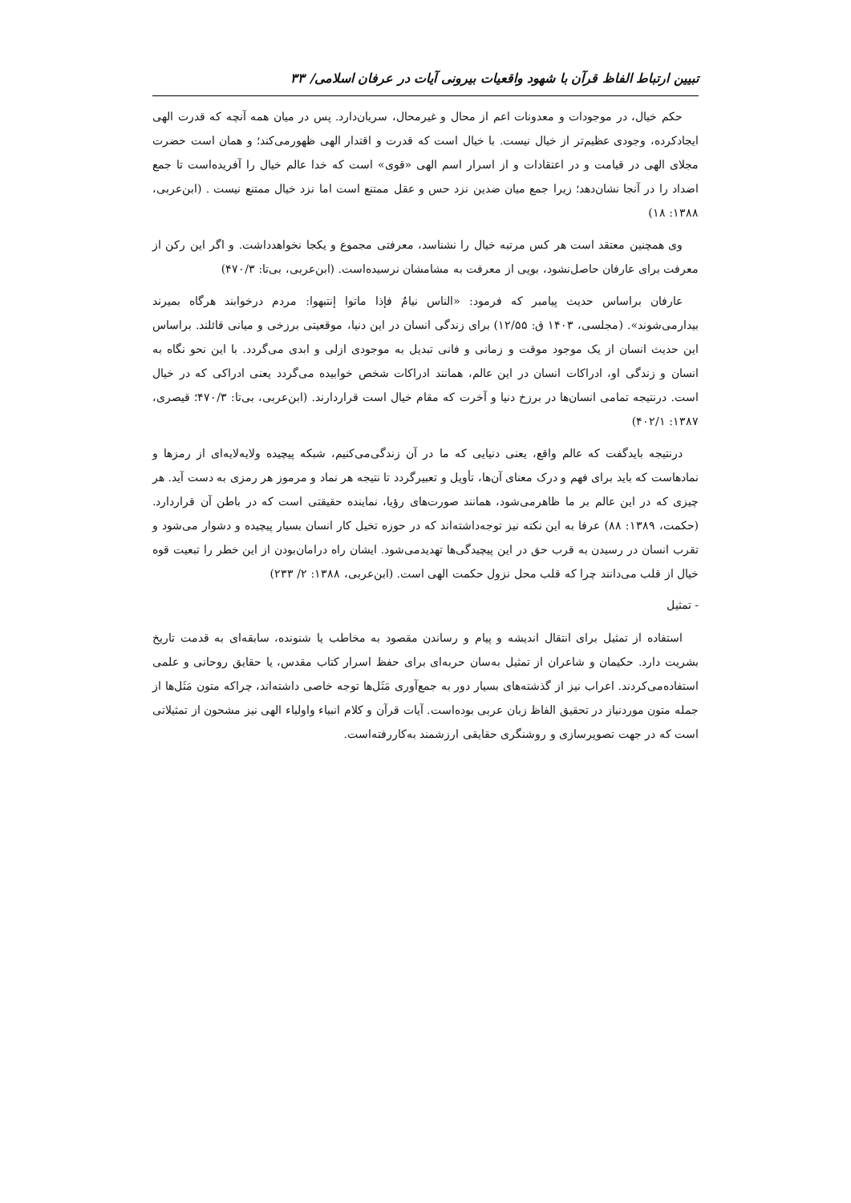تبیین ارتباط الفاظ قرآن با شهود واقعیات بیرونی آیات در عرفان اسلامی/ ۳۳
حکم خیال، در موجودات و معدونات اعم از محال و غیرمحال، سریان‌دارد. پس در میان همه آنچه که قدرت الهی ایجادکرده، وجودی عظیم‌تر از خیال نیست. با خیال است که قدرت و اقتدار الهی ظهورمی‌کند؛ و همان است حضرت مجلای الهی در قیامت و در اعتقادات و از اسرار اسم الهی «قوی» است که خدا عالم خیال را آفریده‌است تا جمع اضداد را در آنجا نشان‌دهد؛ زیرا جمع میان ضدین نزد حس و عقل ممتنع است اما نزد خیال ممتنع نیست . (ابن‌عربی، ۱۳۸۸: ۱۸)
وی همچنین معتقد است هر کس مرتبه خیال را نشناسد، معرفتی مجموع و یکجا نخواهدداشت. و اگر این رکن از معرفت برای عارفان حاصل‌نشود، بویی از معرفت به مشامشان نرسیده‌است. (ابن‌عربی، بی‌تا: ۴۷۰/۳)
عارفان براساس حدیث پیامبر که فرمود: «الناس نیامٌ فإذا ماتوا إنتبهوا: مردم درخوابند هرگاه بمیرند بیدارمی‌شوند». (مجلسی، ۱۴۰۳ ق: ۱۲/۵۵) برای زندگی انسان در این دنیا، موقعیتی برزخی و میانی قائلند. براساس این حدیث انسان از یک موجود موقت و زمانی و فانی تبدیل به موجودی ازلی و ابدی می‌گردد. با این نحو نگاه به انسان و زندگی او، ادراکات انسان در این عالم، همانند ادراکات شخص خوابیده می‌گردد یعنی ادراکی که در خیال است. درنتیجه تمامی انسان‌ها در برزخ دنیا و آخرت که مقام خیال است قراردارند. (ابن‌عربی، بی‌تا: ۴۷۰/۳؛ قیصری، ۱۳۸۷: ۴۰۲/۱)
درنتیجه بایدگفت که عالم واقع، یعنی دنیایی که ما در آن زندگی‌می‌کنیم، شبکه پیچیده ولایه‌لایه‌ای از رمزها و نمادهاست که باید برای فهم و درک معنای آن‌ها، تأویل و تعبیرگردد تا نتیجه هر نماد و مرموز هر رمزی به دست آید. هر چیزی که در این عالم بر ما ظاهرمی‌شود، همانند صورت‌های رؤیا، نماینده حقیقتی است که در باطن آن قراردارد. (حکمت، ۱۳۸۹: ۸۸) عرفا به این نکته نیز توجه‌داشته‌اند که در حوزه تخیل کار انسان بسیار پیچیده و دشوار می‌شود و تقرب انسان در رسیدن به قرب حق در این پیچیدگی‌ها تهدیدمی‌شود. ایشان راه درامان‌بودن از این خطر را تبعیت قوه خیال از قلب می‌دانند چرا که قلب محل نزول حکمت الهی است. (ابن‌عربی، ۱۳۸۸: ۲/ ۲۳۳)
- تمثیل
استفاده از تمثیل برای انتقال اندیشه و پیام و رساندن مقصود به مخاطب یا شنونده، سابقه‌ای به قدمت تاریخ بشریت دارد. حکیمان و شاعران از تمثیل به‌سان حربه‌ای برای حفظ اسرار کتاب مقدس، یا حقایق روحانی و علمی استفاده‌می‌کردند. اعراب نیز از گذشته‌های بسیار دور به جمع‌آوری مَثَل‌ها توجه خاصی داشته‌اند، چراکه متون مَثَل‌ها از جمله متون موردنیاز در تحقیق الفاظ زبان عربی بوده‌است. آیات قرآن و کلام انبیاء واولیاء الهی نیز مشحون از تمثیلاتی است که در جهت تصویرسازی و روشنگری حقایقی ارزشمند به‌کاررفته‌است.